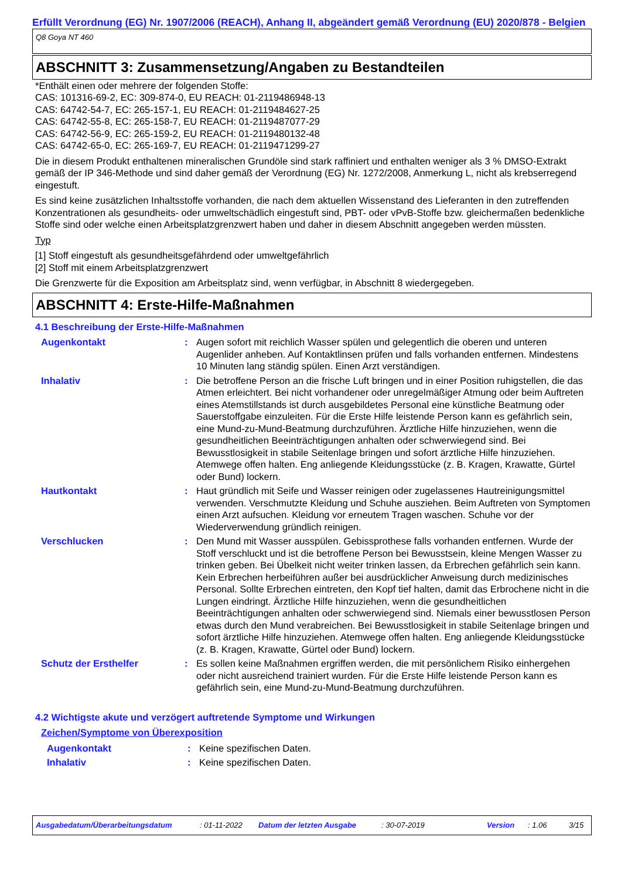Erfüllt Verordnung (EG) Nr. 1907/2006 (REACH), Anhang II, abgeändert gemäß Verordnung (EU) 2020/878 - Belgien
Q8 Goya NT 460
ABSCHNITT 3: Zusammensetzung/Angaben zu Bestandteilen
*Enthält einen oder mehrere der folgenden Stoffe:
CAS: 101316-69-2, EC: 309-874-0, EU REACH: 01-2119486948-13
CAS: 64742-54-7, EC: 265-157-1, EU REACH: 01-2119484627-25
CAS: 64742-55-8, EC: 265-158-7, EU REACH: 01-2119487077-29
CAS: 64742-56-9, EC: 265-159-2, EU REACH: 01-2119480132-48
CAS: 64742-65-0, EC: 265-169-7, EU REACH: 01-2119471299-27
Die in diesem Produkt enthaltenen mineralischen Grundöle sind stark raffiniert und enthalten weniger als 3 % DMSO-Extrakt gemäß der IP 346-Methode und sind daher gemäß der Verordnung (EG) Nr. 1272/2008, Anmerkung L, nicht als krebserregend eingestuft.
Es sind keine zusätzlichen Inhaltsstoffe vorhanden, die nach dem aktuellen Wissenstand des Lieferanten in den zutreffenden Konzentrationen als gesundheits- oder umweltschädlich eingestuft sind, PBT- oder vPvB-Stoffe bzw. gleichermaßen bedenkliche Stoffe sind oder welche einen Arbeitsplatzgrenzwert haben und daher in diesem Abschnitt angegeben werden müssten.
Typ
[1] Stoff eingestuft als gesundheitsgefährdend oder umweltgefährlich
[2] Stoff mit einem Arbeitsplatzgrenzwert
Die Grenzwerte für die Exposition am Arbeitsplatz sind, wenn verfügbar, in Abschnitt 8 wiedergegeben.
ABSCHNITT 4: Erste-Hilfe-Maßnahmen
4.1 Beschreibung der Erste-Hilfe-Maßnahmen
Augenkontakt : Augen sofort mit reichlich Wasser spülen und gelegentlich die oberen und unteren Augenlider anheben. Auf Kontaktlinsen prüfen und falls vorhanden entfernen. Mindestens 10 Minuten lang ständig spülen. Einen Arzt verständigen.
Inhalativ : Die betroffene Person an die frische Luft bringen und in einer Position ruhigstellen, die das Atmen erleichtert. Bei nicht vorhandener oder unregelmäßiger Atmung oder beim Auftreten eines Atemstillstands ist durch ausgebildetes Personal eine künstliche Beatmung oder Sauerstoffgabe einzuleiten. Für die Erste Hilfe leistende Person kann es gefährlich sein, eine Mund-zu-Mund-Beatmung durchzuführen. Ärztliche Hilfe hinzuziehen, wenn die gesundheitlichen Beeinträchtigungen anhalten oder schwerwiegend sind. Bei Bewusstlosigkeit in stabile Seitenlage bringen und sofort ärztliche Hilfe hinzuziehen. Atemwege offen halten. Eng anliegende Kleidungsstücke (z. B. Kragen, Krawatte, Gürtel oder Bund) lockern.
Hautkontakt : Haut gründlich mit Seife und Wasser reinigen oder zugelassenes Hautreinigungsmittel verwenden. Verschmutzte Kleidung und Schuhe ausziehen. Beim Auftreten von Symptomen einen Arzt aufsuchen. Kleidung vor erneutem Tragen waschen. Schuhe vor der Wiederverwendung gründlich reinigen.
Verschlucken : Den Mund mit Wasser ausspülen. Gebissprothese falls vorhanden entfernen. Wurde der Stoff verschluckt und ist die betroffene Person bei Bewusstsein, kleine Mengen Wasser zu trinken geben. Bei Übelkeit nicht weiter trinken lassen, da Erbrechen gefährlich sein kann. Kein Erbrechen herbeiführen außer bei ausdrücklicher Anweisung durch medizinisches Personal. Sollte Erbrechen eintreten, den Kopf tief halten, damit das Erbrochene nicht in die Lungen eindringt. Ärztliche Hilfe hinzuziehen, wenn die gesundheitlichen Beeinträchtigungen anhalten oder schwerwiegend sind. Niemals einer bewusstlosen Person etwas durch den Mund verabreichen. Bei Bewusstlosigkeit in stabile Seitenlage bringen und sofort ärztliche Hilfe hinzuziehen. Atemwege offen halten. Eng anliegende Kleidungsstücke (z. B. Kragen, Krawatte, Gürtel oder Bund) lockern.
Schutz der Ersthelfer : Es sollen keine Maßnahmen ergriffen werden, die mit persönlichem Risiko einhergehen oder nicht ausreichend trainiert wurden. Für die Erste Hilfe leistende Person kann es gefährlich sein, eine Mund-zu-Mund-Beatmung durchzuführen.
4.2 Wichtigste akute und verzögert auftretende Symptome und Wirkungen
Zeichen/Symptome von Überexposition
Augenkontakt : Keine spezifischen Daten.
Inhalativ : Keine spezifischen Daten.
Ausgabedatum/Überarbeitungsdatum: 01-11-2022 Datum der letzten Ausgabe: 30-07-2019 Version: 1.06 3/15